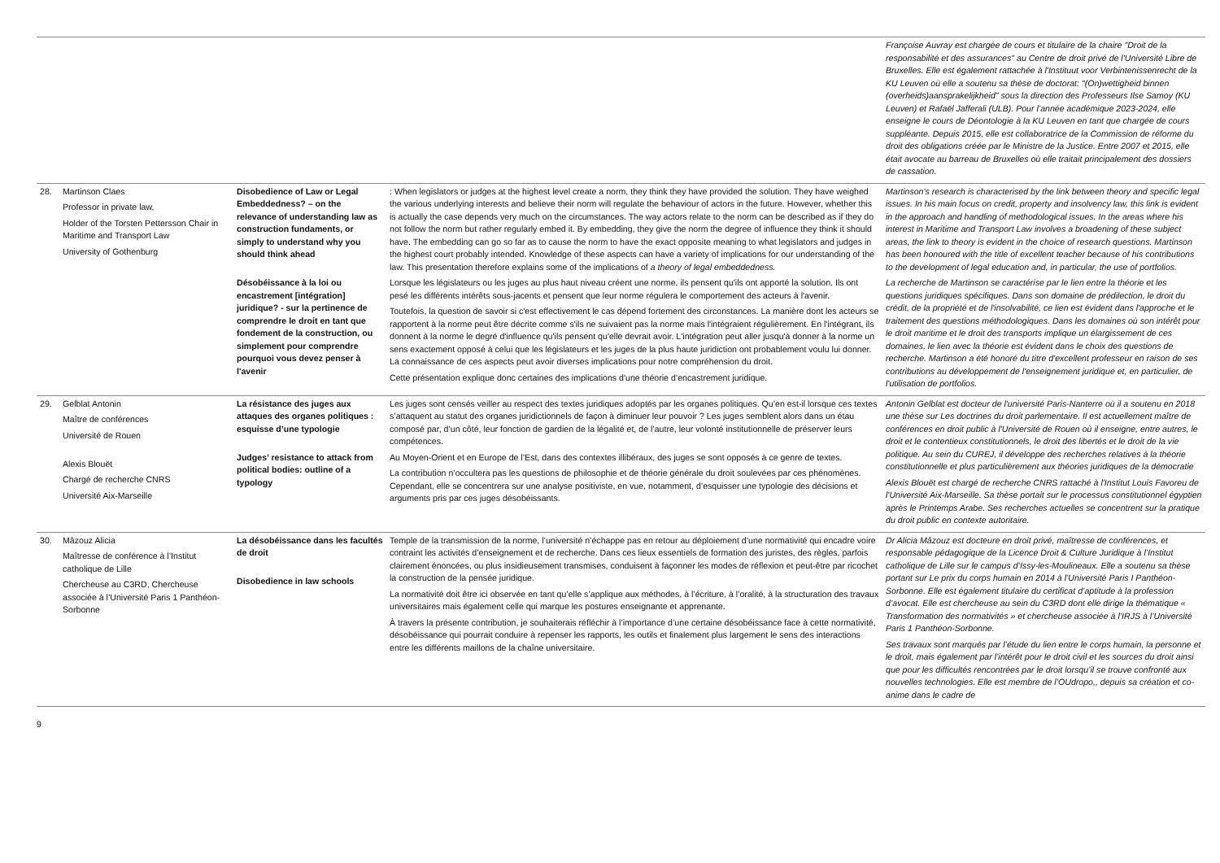| | | | | Françoise Auvray est chargée de cours et titulaire de la chaire "Droit de la responsabilité et des assurances" au Centre de droit privé de l'Université Libre de Bruxelles. Elle est également rattachée à l'Instituut voor Verbintenissenrecht de la KU Leuven où elle a soutenu sa thèse de doctorat: "(On)wettigheid binnen (overheids)aansprakelijkheid" sous la direction des Professeurs Ilse Samoy (KU Leuven) et Rafaël Jafferali (ULB). Pour l’année académique 2023-2024, elle enseigne le cours de Déontologie à la KU Leuven en tant que chargée de cours suppléante. Depuis 2015, elle est collaboratrice de la Commission de réforme du droit des obligations créée par le Ministre de la Justice. Entre 2007 et 2015, elle était avocate au barreau de Bruxelles où elle traitait principalement des dossiers de cassation. |
| 28. | Martinson Claes Professor in private law, Holder of the Torsten Pettersson Chair in Maritime and Transport Law University of Gothenburg | Disobedience of Law or Legal Embeddedness? – on the relevance of understanding law as construction fundaments, or simply to understand why you should think ahead Désobéissance à la loi ou encastrement [intégration] juridique? - sur la pertinence de comprendre le droit en tant que fondement de la construction, ou simplement pour comprendre pourquoi vous devez penser à l'avenir | : When legislators or judges at the highest level create a norm, they think they have provided the solution. They have weighed the various underlying interests and believe their norm will regulate the behaviour of actors in the future. However, whether this is actually the case depends very much on the circumstances. The way actors relate to the norm can be described as if they do not follow the norm but rather regularly embed it. By embedding, they give the norm the degree of influence they think it should have. The embedding can go so far as to cause the norm to have the exact opposite meaning to what legislators and judges in the highest court probably intended. Knowledge of these aspects can have a variety of implications for our understanding of the law. This presentation therefore explains some of the implications of a theory of legal embeddedness. Lorsque les législateurs ou les juges au plus haut niveau créent une norme, ils pensent qu'ils ont apporté la solution. Ils ont pesé les différents intérêts sous-jacents et pensent que leur norme régulera le comportement des acteurs à l'avenir. Toutefois, la question de savoir si c'est effectivement le cas dépend fortement des circonstances. La manière dont les acteurs se rapportent à la norme peut être décrite comme s'ils ne suivaient pas la norme mais l'intégraient régulièrement. En l'intégrant, ils donnent à la norme le degré d'influence qu'ils pensent qu'elle devrait avoir. L'intégration peut aller jusqu'à donner à la norme un sens exactement opposé à celui que les législateurs et les juges de la plus haute juridiction ont probablement voulu lui donner. La connaissance de ces aspects peut avoir diverses implications pour notre compréhension du droit. Cette présentation explique donc certaines des implications d'une théorie d’encastrement juridique. | Martinson's research is characterised by the link between theory and specific legal issues. In his main focus on credit, property and insolvency law, this link is evident in the approach and handling of methodological issues. In the areas where his interest in Maritime and Transport Law involves a broadening of these subject areas, the link to theory is evident in the choice of research questions. Martinson has been honoured with the title of excellent teacher because of his contributions to the development of legal education and, in particular, the use of portfolios. La recherche de Martinson se caractérise par le lien entre la théorie et les questions juridiques spécifiques. Dans son domaine de prédilection, le droit du crédit, de la propriété et de l'insolvabilité, ce lien est évident dans l'approche et le traitement des questions méthodologiques. Dans les domaines où son intérêt pour le droit maritime et le droit des transports implique un élargissement de ces domaines, le lien avec la théorie est évident dans le choix des questions de recherche. Martinson a été honoré du titre d'excellent professeur en raison de ses contributions au développement de l'enseignement juridique et, en particulier, de l'utilisation de portfolios. |
| 29. | Gelblat Antonin Maître de conférences Université de Rouen Alexis Blouët Chargé de recherche CNRS Université Aix-Marseille | La résistance des juges aux attaques des organes politiques : esquisse d’une typologie Judges’ resistance to attack from political bodies: outline of a typology | Les juges sont censés veiller au respect des textes juridiques adoptés par les organes politiques. Qu’en est-il lorsque ces textes s’attaquent au statut des organes juridictionnels de façon à diminuer leur pouvoir ? Les juges semblent alors dans un étau composé par, d’un côté, leur fonction de gardien de la légalité et, de l’autre, leur volonté institutionnelle de préserver leurs compétences. Au Moyen-Orient et en Europe de l’Est, dans des contextes illibéraux, des juges se sont opposés à ce genre de textes. La contribution n’occultera pas les questions de philosophie et de théorie générale du droit soulevées par ces phénomènes. Cependant, elle se concentrera sur une analyse positiviste, en vue, notamment, d’esquisser une typologie des décisions et arguments pris par ces juges désobéissants. | Antonin Gelblat est docteur de l'université Paris-Nanterre où il a soutenu en 2018 une thèse sur Les doctrines du droit parlementaire. Il est actuellement maître de conférences en droit public à l'Université de Rouen où il enseigne, entre autres, le droit et le contentieux constitutionnels, le droit des libertés et le droit de la vie politique. Au sein du CUREJ, il développe des recherches relatives à la théorie constitutionnelle et plus particulièrement aux théories juridiques de la démocratie Alexis Blouët est chargé de recherche CNRS rattaché à l'Institut Louis Favoreu de l'Université Aix-Marseille. Sa thèse portait sur le processus constitutionnel égyptien après le Printemps Arabe. Ses recherches actuelles se concentrent sur la pratique du droit public en contexte autoritaire. |
| 30. | Mâzouz Alicia Maîtresse de conférence à l’Institut catholique de Lille Chercheuse au C3RD, Chercheuse associée à l’Université Paris 1 Panthéon-Sorbonne | La désobéissance dans les facultés de droit Disobedience in law schools | Temple de la transmission de la norme, l’université n’échappe pas en retour au déploiement d’une normativité qui encadre voire contraint les activités d’enseignement et de recherche. Dans ces lieux essentiels de formation des juristes, des règles, parfois clairement énoncées, ou plus insidieusement transmises, conduisent à façonner les modes de réflexion et peut-être par ricochet la construction de la pensée juridique. La normativité doit être ici observée en tant qu’elle s’applique aux méthodes, à l’écriture, à l’oralité, à la structuration des travaux universitaires mais également celle qui marque les postures enseignante et apprenante. À travers la présente contribution, je souhaiterais réfléchir à l’importance d’une certaine désobéissance face à cette normativité, désobéissance qui pourrait conduire à repenser les rapports, les outils et finalement plus largement le sens des interactions entre les différents maillons de la chaîne universitaire. | Dr Alicia Mâzouz est docteure en droit privé, maîtresse de conférences, et responsable pédagogique de la Licence Droit & Culture Juridique à l’Institut catholique de Lille sur le campus d’Issy-les-Moulineaux. Elle a soutenu sa thèse portant sur Le prix du corps humain en 2014 à l’Université Paris I Panthéon-Sorbonne. Elle est également titulaire du certificat d’aptitude à la profession d’avocat. Elle est chercheuse au sein du C3RD dont elle dirige la thématique « Transformation des normativités » et chercheuse associée à l’IRJS à l’Université Paris 1 Panthéon-Sorbonne. Ses travaux sont marqués par l’étude du lien entre le corps humain, la personne et le droit, mais également par l’intérêt pour le droit civil et les sources du droit ainsi que pour les difficultés rencontrées par le droit lorsqu’il se trouve confronté aux nouvelles technologies. Elle est membre de l’OUdropo,, depuis sa création et co-anime dans le cadre de |
9